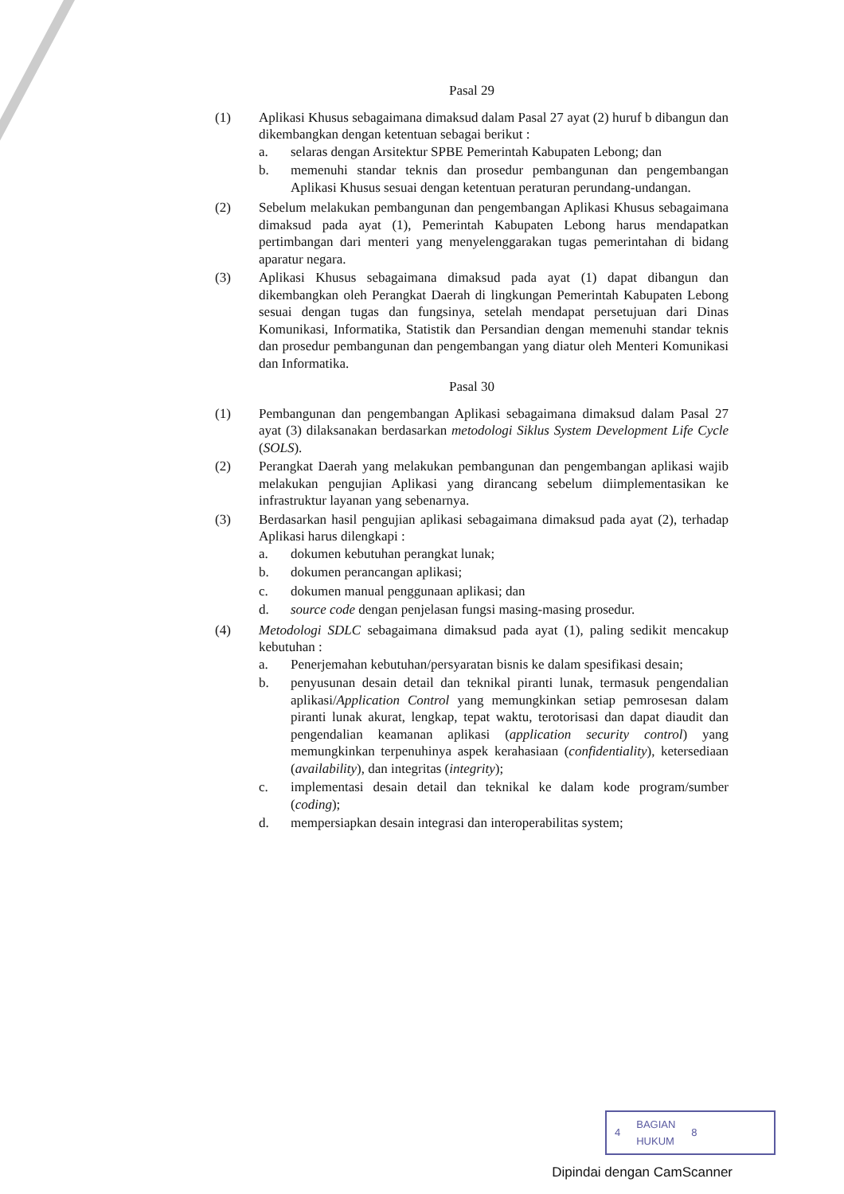Pasal 29
(1) Aplikasi Khusus sebagaimana dimaksud dalam Pasal 27 ayat (2) huruf b dibangun dan dikembangkan dengan ketentuan sebagai berikut :
a. selaras dengan Arsitektur SPBE Pemerintah Kabupaten Lebong; dan
b. memenuhi standar teknis dan prosedur pembangunan dan pengembangan Aplikasi Khusus sesuai dengan ketentuan peraturan perundang-undangan.
(2) Sebelum melakukan pembangunan dan pengembangan Aplikasi Khusus sebagaimana dimaksud pada ayat (1), Pemerintah Kabupaten Lebong harus mendapatkan pertimbangan dari menteri yang menyelenggarakan tugas pemerintahan di bidang aparatur negara.
(3) Aplikasi Khusus sebagaimana dimaksud pada ayat (1) dapat dibangun dan dikembangkan oleh Perangkat Daerah di lingkungan Pemerintah Kabupaten Lebong sesuai dengan tugas dan fungsinya, setelah mendapat persetujuan dari Dinas Komunikasi, Informatika, Statistik dan Persandian dengan memenuhi standar teknis dan prosedur pembangunan dan pengembangan yang diatur oleh Menteri Komunikasi dan Informatika.
Pasal 30
(1) Pembangunan dan pengembangan Aplikasi sebagaimana dimaksud dalam Pasal 27 ayat (3) dilaksanakan berdasarkan metodologi Siklus System Development Life Cycle (SOLS).
(2) Perangkat Daerah yang melakukan pembangunan dan pengembangan aplikasi wajib melakukan pengujian Aplikasi yang dirancang sebelum diimplementasikan ke infrastruktur layanan yang sebenarnya.
(3) Berdasarkan hasil pengujian aplikasi sebagaimana dimaksud pada ayat (2), terhadap Aplikasi harus dilengkapi :
a. dokumen kebutuhan perangkat lunak;
b. dokumen perancangan aplikasi;
c. dokumen manual penggunaan aplikasi; dan
d. source code dengan penjelasan fungsi masing-masing prosedur.
(4) Metodologi SDLC sebagaimana dimaksud pada ayat (1), paling sedikit mencakup kebutuhan :
a. Penerjemahan kebutuhan/persyaratan bisnis ke dalam spesifikasi desain;
b. penyusunan desain detail dan teknikal piranti lunak, termasuk pengendalian aplikasi/Application Control yang memungkinkan setiap pemrosesan dalam piranti lunak akurat, lengkap, tepat waktu, terotorisasi dan dapat diaudit dan pengendalian keamanan aplikasi (application security control) yang memungkinkan terpenuhinya aspek kerahasiaan (confidentiality), ketersediaan (availability), dan integritas (integrity);
c. implementasi desain detail dan teknikal ke dalam kode program/sumber (coding);
d. mempersiapkan desain integrasi dan interoperabilitas system;
4 BAGIAN
HUKUM 8
Dipindai dengan CamScanner